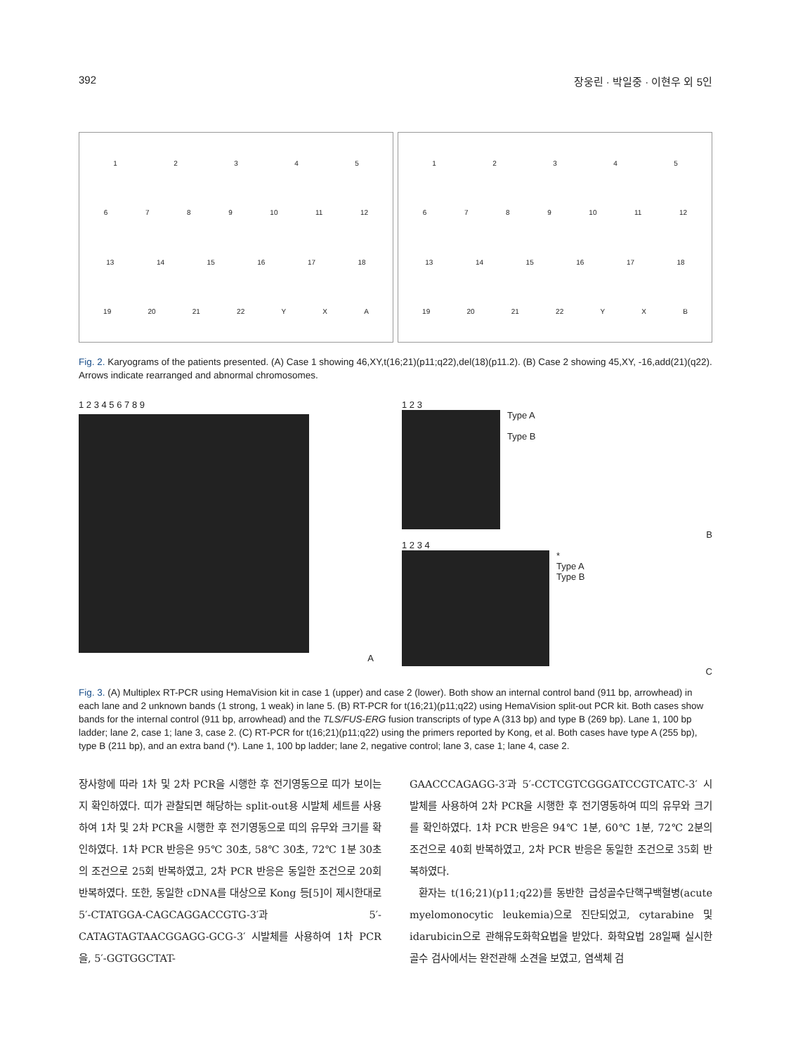392 장웅린 · 박일중 · 이현우 외 5인
12345
6789 10 11 12
13 14 15 16 17 18
19 20 21 22 YXA
12345
6789 10 11 12
13 14 15 16 17 18
19 20 21 22 YXB
Fig. 2. Karyograms of the patients presented. (A) Case 1 showing 46,XY,t(16;21)(p11;q22),del(18)(p11.2). (B) Case 2 showing 45,XY, -16,add(21)(q22). Arrows indicate rearranged and abnormal chromosomes.
1 2 3 4 5 6 7 8 9
A
1 2 3
Type A
Type B
B
1 2 3 4
*
Type A
Type B
C
Fig. 3. (A) Multiplex RT-PCR using HemaVision kit in case 1 (upper) and case 2 (lower). Both show an internal control band (911 bp, arrowhead) in each lane and 2 unknown bands (1 strong, 1 weak) in lane 5. (B) RT-PCR for t(16;21)(p11;q22) using HemaVision split-out PCR kit. Both cases show bands for the internal control (911 bp, arrowhead) and the TLS/FUS-ERG fusion transcripts of type A (313 bp) and type B (269 bp). Lane 1, 100 bp ladder; lane 2, case 1; lane 3, case 2. (C) RT-PCR for t(16;21)(p11;q22) using the primers reported by Kong, et al. Both cases have type A (255 bp), type B (211 bp), and an extra band (*). Lane 1, 100 bp ladder; lane 2, negative control; lane 3, case 1; lane 4, case 2.
장사항에 따라 1차 및 2차 PCR을 시행한 후 전기영동으로 띠가 보이는지 확인하였다. 띠가 관찰되면 해당하는 split-out용 시발체 세트를 사용하여 1차 및 2차 PCR을 시행한 후 전기영동으로 띠의 유무와 크기를 확인하였다. 1차 PCR 반응은 95℃ 30초, 58℃ 30초, 72℃ 1분 30초의 조건으로 25회 반복하였고, 2차 PCR 반응은 동일한 조건으로 20회 반복하였다. 또한, 동일한 cDNA를 대상으로 Kong 등[5]이 제시한대로 5′-CTATGGA-CAGCAGGACCGTG-3′과 5′-CATAGTAGTAACGGAGG-GCG-3′ 시발체를 사용하여 1차 PCR을, 5′-GGTGGCTAT-
GAACCCAGAGG-3′과 5′-CCTCGTCGGGATCCGTCATC-3′ 시발체를 사용하여 2차 PCR을 시행한 후 전기영동하여 띠의 유무와 크기를 확인하였다. 1차 PCR 반응은 94℃ 1분, 60℃ 1분, 72℃ 2분의 조건으로 40회 반복하였고, 2차 PCR 반응은 동일한 조건으로 35회 반복하였다.
환자는 t(16;21)(p11;q22)를 동반한 급성골수단핵구백혈병(acute myelomonocytic leukemia)으로 진단되었고, cytarabine 및 idarubicin으로 관해유도화학요법을 받았다. 화학요법 28일째 실시한 골수 검사에서는 완전관해 소견을 보였고, 염색체 검